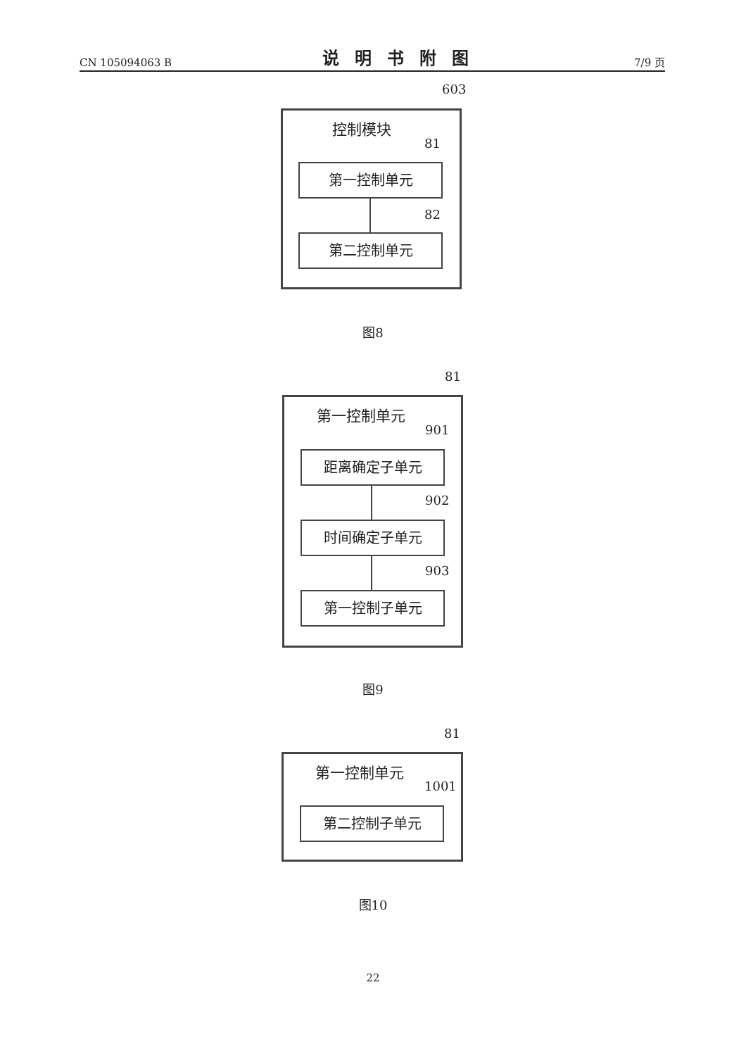CN 105094063 B 说明书附图 7/9 页
603
控制模块
81
第一控制单元
82
第二控制单元
图8
81
第一控制单元
901
距离确定子单元
902
时间确定子单元
903
第一控制子单元
图9
81
第一控制单元
1001
第二控制子单元
图10
22